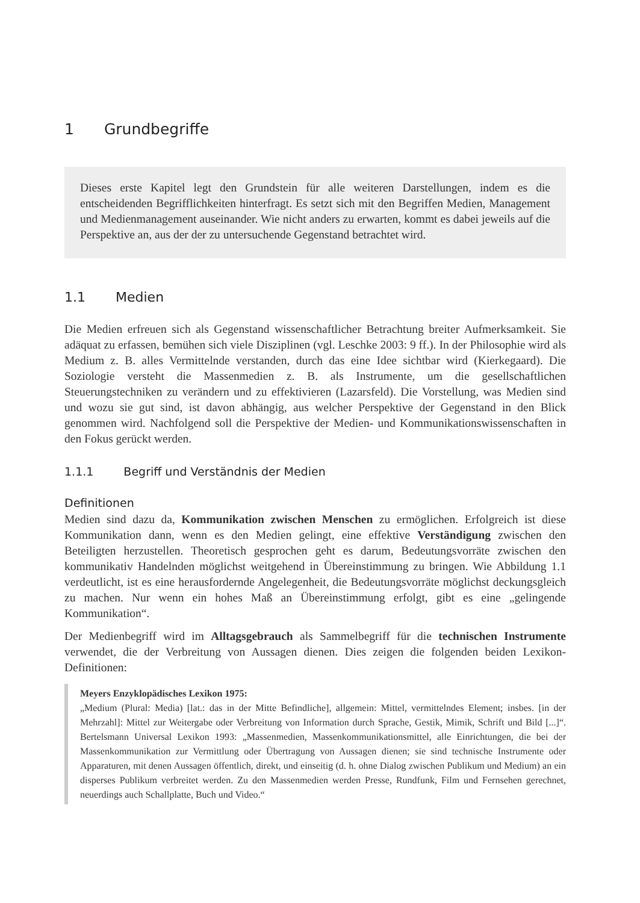1 Grundbegriffe
Dieses erste Kapitel legt den Grundstein für alle weiteren Darstellungen, indem es die entscheidenden Begrifflichkeiten hinterfragt. Es setzt sich mit den Begriffen Medien, Management und Medienmanagement auseinander. Wie nicht anders zu erwarten, kommt es dabei jeweils auf die Perspektive an, aus der der zu untersuchende Gegenstand betrachtet wird.
1.1 Medien
Die Medien erfreuen sich als Gegenstand wissenschaftlicher Betrachtung breiter Aufmerksamkeit. Sie adäquat zu erfassen, bemühen sich viele Disziplinen (vgl. Leschke 2003: 9 ff.). In der Philosophie wird als Medium z. B. alles Vermittelnde verstanden, durch das eine Idee sichtbar wird (Kierkegaard). Die Soziologie versteht die Massenmedien z. B. als Instrumente, um die gesellschaftlichen Steuerungstechniken zu verändern und zu effektivieren (Lazarsfeld). Die Vorstellung, was Medien sind und wozu sie gut sind, ist davon abhängig, aus welcher Perspektive der Gegenstand in den Blick genommen wird. Nachfolgend soll die Perspektive der Medien- und Kommunikationswissenschaften in den Fokus gerückt werden.
1.1.1 Begriff und Verständnis der Medien
Definitionen
Medien sind dazu da, Kommunikation zwischen Menschen zu ermöglichen. Erfolgreich ist diese Kommunikation dann, wenn es den Medien gelingt, eine effektive Verständigung zwischen den Beteiligten herzustellen. Theoretisch gesprochen geht es darum, Bedeutungsvorräte zwischen den kommunikativ Handelnden möglichst weitgehend in Übereinstimmung zu bringen. Wie Abbildung 1.1 verdeutlicht, ist es eine herausfordernde Angelegenheit, die Bedeutungsvorräte möglichst deckungsgleich zu machen. Nur wenn ein hohes Maß an Übereinstimmung erfolgt, gibt es eine „gelingende Kommunikation“.
Der Medienbegriff wird im Alltagsgebrauch als Sammelbegriff für die technischen Instrumente verwendet, die der Verbreitung von Aussagen dienen. Dies zeigen die folgenden beiden Lexikon-Definitionen:
Meyers Enzyklopädisches Lexikon 1975:
„Medium (Plural: Media) [lat.: das in der Mitte Befindliche], allgemein: Mittel, vermittelndes Element; insbes. [in der Mehrzahl]: Mittel zur Weitergabe oder Verbreitung von Information durch Sprache, Gestik, Mimik, Schrift und Bild [...]“. Bertelsmann Universal Lexikon 1993: „Massenmedien, Massenkommunikationsmittel, alle Einrichtungen, die bei der Massenkommunikation zur Vermittlung oder Übertragung von Aussagen dienen; sie sind technische Instrumente oder Apparaturen, mit denen Aussagen öffentlich, direkt, und einseitig (d. h. ohne Dialog zwischen Publikum und Medium) an ein disperses Publikum verbreitet werden. Zu den Massenmedien werden Presse, Rundfunk, Film und Fernsehen gerechnet, neuerdings auch Schallplatte, Buch und Video.“